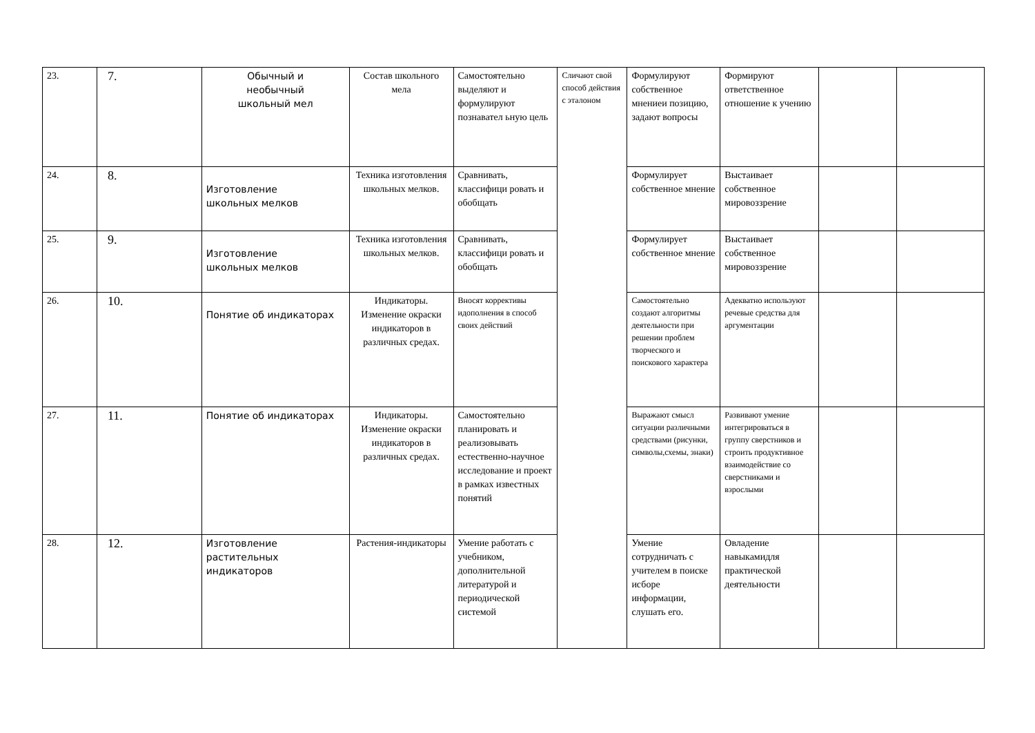| 23. | 7. | Обычный и необычный школьный мел | Состав школьного мела | Самостоятельно выделяют и формулируют познавател ьную цель | Сличают свой способ действия с эталоном | Формулируют собственное мнениеи позицию, задают вопросы | Формируют ответственное отношение к учению | | |
| 24. | 8. | Изготовление школьных мелков | Техника изготовления школьных мелков. | Сравнивать, классифици ровать и обобщать | | Формулирует собственное мнение | Выстаивает собственное мировоззрение | | |
| 25. | 9. | Изготовление школьных мелков | Техника изготовления школьных мелков. | Сравнивать, классифици ровать и обобщать | | Формулирует собственное мнение | Выстаивает собственное мировоззрение | | |
| 26. | 10. | Понятие об индикаторах | Индикаторы. Изменение окраски индикаторов в различных средах. | Вносят коррективы идополнения в способ своих действий | | Самостоятельно создают алгоритмы деятельности при решении проблем творческого и поискового характера | Адекватно используют речевые средства для аргументации | | |
| 27. | 11. | Понятие об индикаторах | Индикаторы. Изменение окраски индикаторов в различных средах. | Самостоятельно планировать и реализовывать естественно-научное исследование и проект в рамках известных понятий | | Выражают смысл ситуации различными средствами (рисунки, символы,схемы, знаки) | Развивают умение интегрироваться в группу сверстников и строить продуктивное взаимодействие со сверстниками и взрослыми | | |
| 28. | 12. | Изготовление растительных индикаторов | Растения-индикаторы | Умение работать с учебником, дополнительной литературой и периодической системой | | Умение сотрудничать с учителем в поиске исборе информации, слушать его. | Овладение навыкамидля практической деятельности | | |